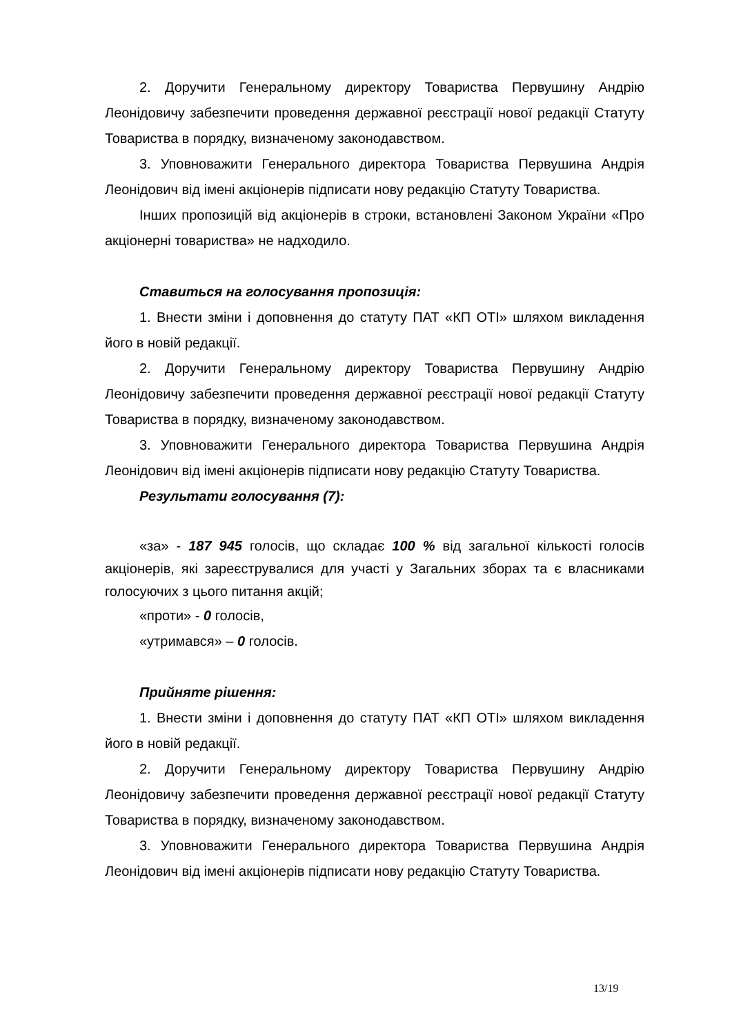2. Доручити Генеральному директору Товариства Первушину Андрію Леонідовичу забезпечити проведення державної реєстрації нової редакції Статуту Товариства в порядку, визначеному законодавством.
3. Уповноважити Генерального директора Товариства Первушина Андрія Леонідович від імені акціонерів підписати нову редакцію Статуту Товариства.
Інших пропозицій від акціонерів в строки, встановлені Законом України «Про акціонерні товариства» не надходило.
Ставиться на голосування пропозиція:
1. Внести зміни і доповнення до статуту ПАТ «КП ОТІ» шляхом викладення його в новій редакції.
2. Доручити Генеральному директору Товариства Первушину Андрію Леонідовичу забезпечити проведення державної реєстрації нової редакції Статуту Товариства в порядку, визначеному законодавством.
3. Уповноважити Генерального директора Товариства Первушина Андрія Леонідович від імені акціонерів підписати нову редакцію Статуту Товариства.
Результати голосування (7):
«за» - 187 945 голосів, що складає 100 % від загальної кількості голосів акціонерів, які зареєструвалися для участі у Загальних зборах та є власниками голосуючих з цього питання акцій;
«проти» - 0 голосів,
«утримався» – 0 голосів.
Прийняте рішення:
1. Внести зміни і доповнення до статуту ПАТ «КП ОТІ» шляхом викладення його в новій редакції.
2. Доручити Генеральному директору Товариства Первушину Андрію Леонідовичу забезпечити проведення державної реєстрації нової редакції Статуту Товариства в порядку, визначеному законодавством.
3. Уповноважити Генерального директора Товариства Первушина Андрія Леонідович від імені акціонерів підписати нову редакцію Статуту Товариства.
13/19